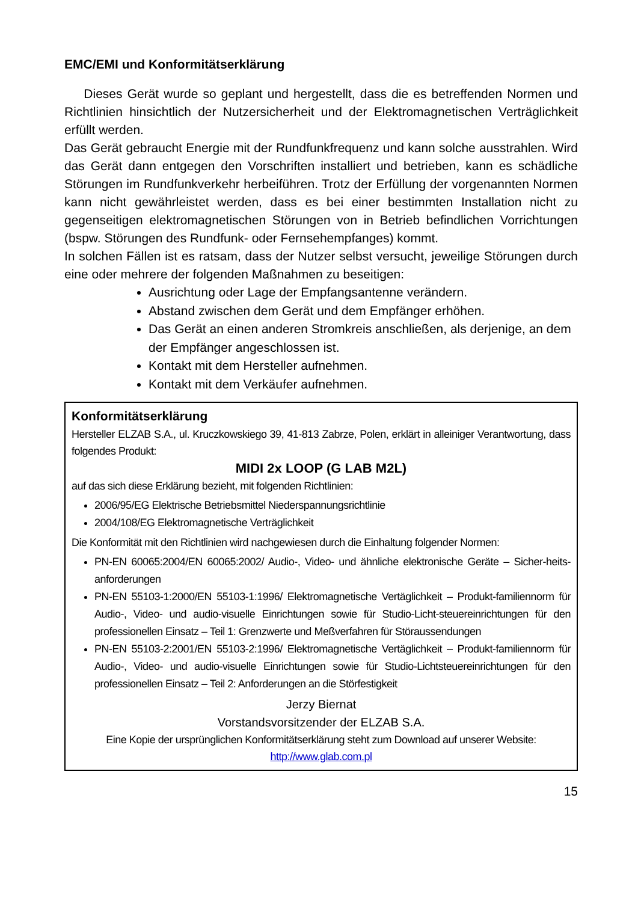EMC/EMI und Konformitätserklärung
Dieses Gerät wurde so geplant und hergestellt, dass die es betreffenden Normen und Richtlinien hinsichtlich der Nutzersicherheit und der Elektromagnetischen Verträglichkeit erfüllt werden.
Das Gerät gebraucht Energie mit der Rundfunkfrequenz und kann solche ausstrahlen. Wird das Gerät dann entgegen den Vorschriften installiert und betrieben, kann es schädliche Störungen im Rundfunkverkehr herbeiführen. Trotz der Erfüllung der vorgenannten Normen kann nicht gewährleistet werden, dass es bei einer bestimmten Installation nicht zu gegenseitigen elektromagnetischen Störungen von in Betrieb befindlichen Vorrichtungen (bspw. Störungen des Rundfunk- oder Fernsehempfanges) kommt.
In solchen Fällen ist es ratsam, dass der Nutzer selbst versucht, jeweilige Störungen durch eine oder mehrere der folgenden Maßnahmen zu beseitigen:
Ausrichtung oder Lage der Empfangsantenne verändern.
Abstand zwischen dem Gerät und dem Empfänger erhöhen.
Das Gerät an einen anderen Stromkreis anschließen, als derjenige, an dem der Empfänger angeschlossen ist.
Kontakt mit dem Hersteller aufnehmen.
Kontakt mit dem Verkäufer aufnehmen.
Konformitätserklärung
Hersteller ELZAB S.A., ul. Kruczkowskiego 39, 41-813 Zabrze, Polen, erklärt in alleiniger Verantwortung, dass folgendes Produkt:
MIDI 2x LOOP (G LAB M2L)
auf das sich diese Erklärung bezieht, mit folgenden Richtlinien:
2006/95/EG Elektrische Betriebsmittel Niederspannungsrichtlinie
2004/108/EG Elektromagnetische Verträglichkeit
Die Konformität mit den Richtlinien wird nachgewiesen durch die Einhaltung folgender Normen:
PN-EN 60065:2004/EN 60065:2002/ Audio-, Video- und ähnliche elektronische Geräte – Sicher-heits-anforderungen
PN-EN 55103-1:2000/EN 55103-1:1996/ Elektromagnetische Vertäglichkeit – Produkt-familiennorm für Audio-, Video- und audio-visuelle Einrichtungen sowie für Studio-Licht-steuereinrichtungen für den professionellen Einsatz – Teil 1: Grenzwerte und Meßverfahren für Störaussendungen
PN-EN 55103-2:2001/EN 55103-2:1996/ Elektromagnetische Vertäglichkeit – Produkt-familiennorm für Audio-, Video- und audio-visuelle Einrichtungen sowie für Studio-Lichtsteuereinrichtungen für den professionellen Einsatz – Teil 2: Anforderungen an die Störfestigkeit
Jerzy Biernat
Vorstandsvorsitzender der ELZAB S.A.
Eine Kopie der ursprünglichen Konformitätserklärung steht zum Download auf unserer Website:
http://www.glab.com.pl
15